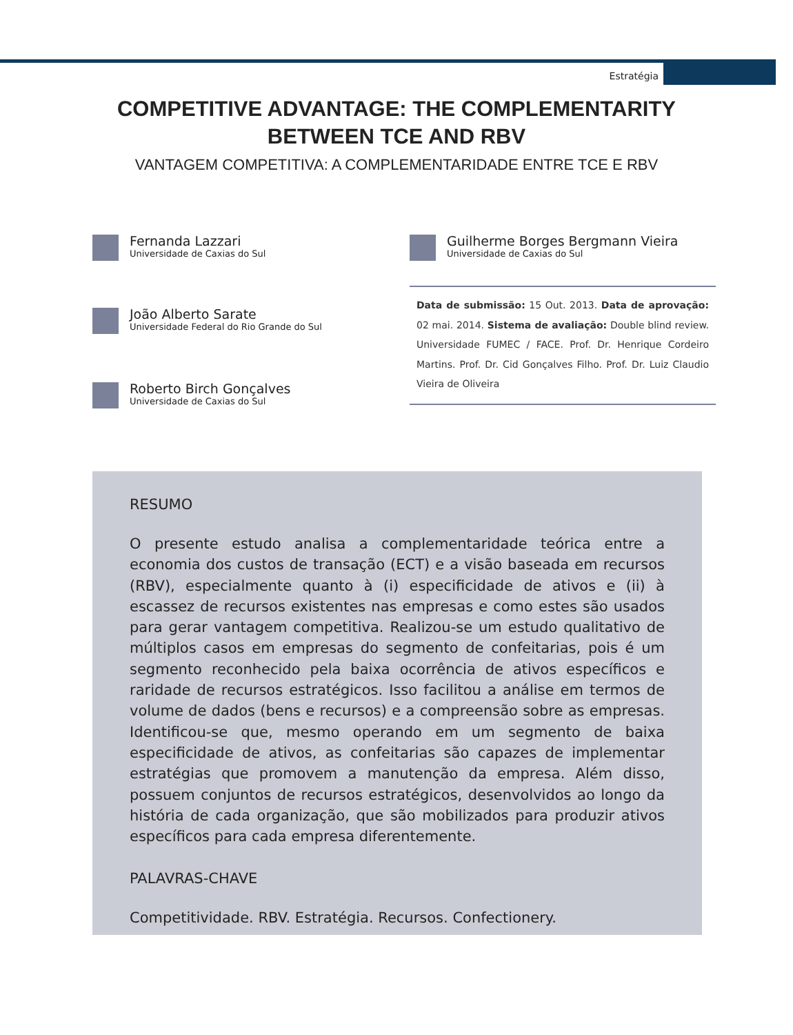Estratégia
COMPETITIVE ADVANTAGE: THE COMPLEMENTARITY
BETWEEN TCE AND RBV
VANTAGEM COMPETITIVA: A COMPLEMENTARIDADE ENTRE TCE E RBV
Fernanda Lazzari
Universidade de Caxias do Sul
Guilherme Borges Bergmann Vieira
Universidade de Caxias do Sul
João Alberto Sarate
Universidade Federal do Rio Grande do Sul
Roberto Birch Gonçalves
Universidade de Caxias do Sul
Data de submissão: 15 Out. 2013. Data de aprovação: 02 mai. 2014. Sistema de avaliação: Double blind review. Universidade FUMEC / FACE. Prof. Dr. Henrique Cordeiro Martins. Prof. Dr. Cid Gonçalves Filho. Prof. Dr. Luiz Claudio Vieira de Oliveira
RESUMO
O presente estudo analisa a complementaridade teórica entre a economia dos custos de transação (ECT) e a visão baseada em recursos (RBV), especialmente quanto à (i) especificidade de ativos e (ii) à escassez de recursos existentes nas empresas e como estes são usados para gerar vantagem competitiva. Realizou-se um estudo qualitativo de múltiplos casos em empresas do segmento de confeitarias, pois é um segmento reconhecido pela baixa ocorrência de ativos específicos e raridade de recursos estratégicos. Isso facilitou a análise em termos de volume de dados (bens e recursos) e a compreensão sobre as empresas. Identificou-se que, mesmo operando em um segmento de baixa especificidade de ativos, as confeitarias são capazes de implementar estratégias que promovem a manutenção da empresa. Além disso, possuem conjuntos de recursos estratégicos, desenvolvidos ao longo da história de cada organização, que são mobilizados para produzir ativos específicos para cada empresa diferentemente.
PALAVRAS-CHAVE
Competitividade. RBV. Estratégia. Recursos. Confectionery.